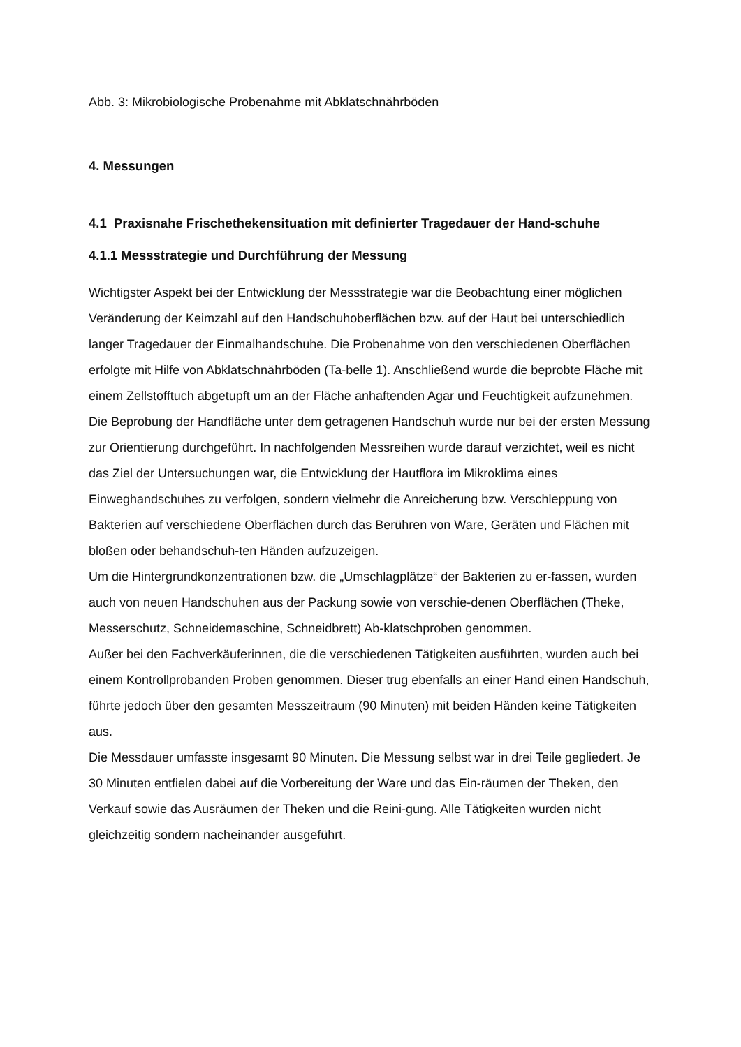Abb. 3: Mikrobiologische Probenahme mit Abklatschnährböden
4. Messungen
4.1 Praxisnahe Frischethekensituation mit definierter Tragedauer der Hand-schuhe
4.1.1 Messstrategie und Durchführung der Messung
Wichtigster Aspekt bei der Entwicklung der Messstrategie war die Beobachtung einer möglichen Veränderung der Keimzahl auf den Handschuhoberflächen bzw. auf der Haut bei unterschiedlich langer Tragedauer der Einmalhandschuhe. Die Probenahme von den verschiedenen Oberflächen erfolgte mit Hilfe von Abklatschnährböden (Ta-belle 1). Anschließend wurde die beprobte Fläche mit einem Zellstofftuch abgetupft um an der Fläche anhaftenden Agar und Feuchtigkeit aufzunehmen.
Die Beprobung der Handfläche unter dem getragenen Handschuh wurde nur bei der ersten Messung zur Orientierung durchgeführt. In nachfolgenden Messreihen wurde darauf verzichtet, weil es nicht das Ziel der Untersuchungen war, die Entwicklung der Hautflora im Mikroklima eines Einweghandschuhes zu verfolgen, sondern vielmehr die Anreicherung bzw. Verschleppung von Bakterien auf verschiedene Oberflächen durch das Berühren von Ware, Geräten und Flächen mit bloßen oder behandschuh-ten Händen aufzuzeigen.
Um die Hintergrundkonzentrationen bzw. die „Umschlagplätze“ der Bakterien zu er-fassen, wurden auch von neuen Handschuhen aus der Packung sowie von verschie-denen Oberflächen (Theke, Messerschutz, Schneidemaschine, Schneidbrett) Ab-klatschproben genommen.
Außer bei den Fachverkäuferinnen, die die verschiedenen Tätigkeiten ausführten, wurden auch bei einem Kontrollprobanden Proben genommen. Dieser trug ebenfalls an einer Hand einen Handschuh, führte jedoch über den gesamten Messzeitraum (90 Minuten) mit beiden Händen keine Tätigkeiten aus.
Die Messdauer umfasste insgesamt 90 Minuten. Die Messung selbst war in drei Teile gegliedert. Je 30 Minuten entfielen dabei auf die Vorbereitung der Ware und das Ein-räumen der Theken, den Verkauf sowie das Ausräumen der Theken und die Reini-gung. Alle Tätigkeiten wurden nicht gleichzeitig sondern nacheinander ausgeführt.